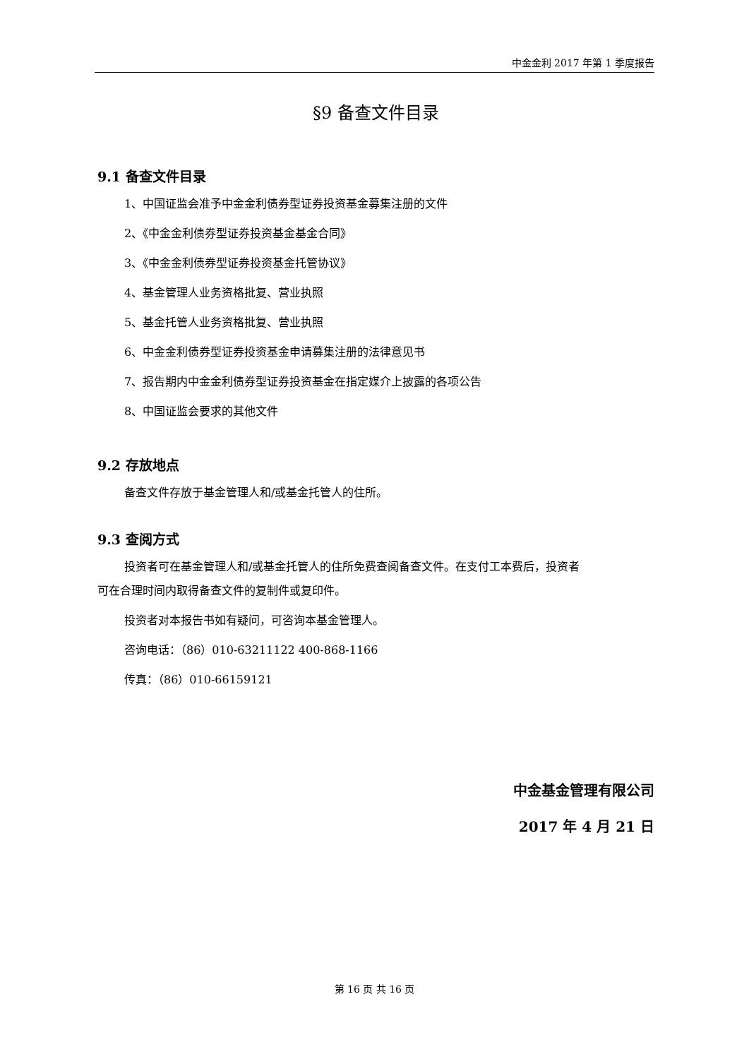中金金利 2017 年第 1 季度报告
§9 备查文件目录
9.1 备查文件目录
1、中国证监会准予中金金利债券型证券投资基金募集注册的文件
2、《中金金利债券型证券投资基金基金合同》
3、《中金金利债券型证券投资基金托管协议》
4、基金管理人业务资格批复、营业执照
5、基金托管人业务资格批复、营业执照
6、中金金利债券型证券投资基金申请募集注册的法律意见书
7、报告期内中金金利债券型证券投资基金在指定媒介上披露的各项公告
8、中国证监会要求的其他文件
9.2 存放地点
备查文件存放于基金管理人和/或基金托管人的住所。
9.3 查阅方式
投资者可在基金管理人和/或基金托管人的住所免费查阅备查文件。在支付工本费后，投资者
可在合理时间内取得备查文件的复制件或复印件。
投资者对本报告书如有疑问，可咨询本基金管理人。
咨询电话：（86）010-63211122 400-868-1166
传真：（86）010-66159121
中金基金管理有限公司
2017 年 4 月 21 日
第 16 页 共 16 页